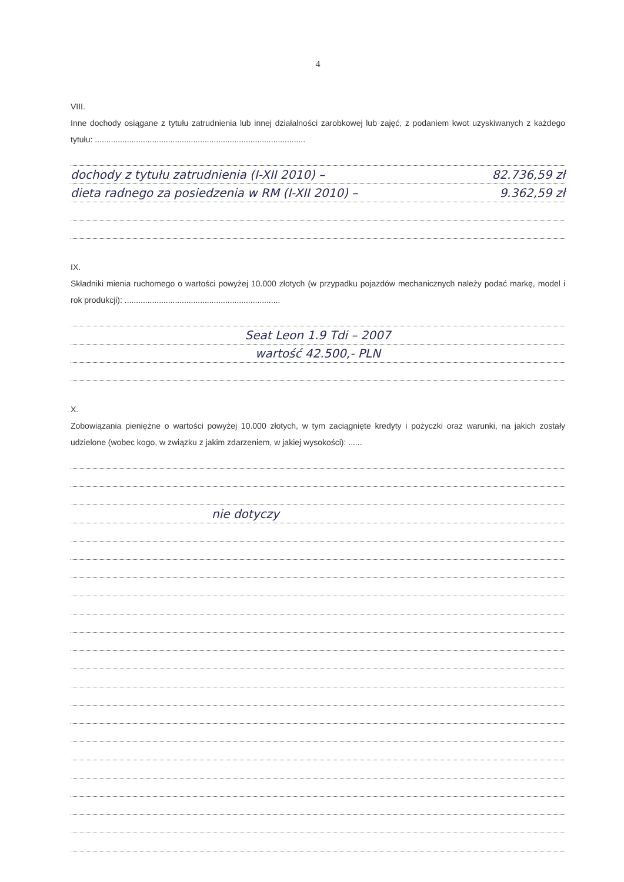4
VIII.
Inne dochody osiągane z tytułu zatrudnienia lub innej działalności zarobkowej lub zajęć, z podaniem kwot uzyskiwanych z każdego tytułu: ............................................................................................
dochody z tytułu zatrudnienia (I-XII 2010) – 82.736,59 zł
dieta radnego za posiedzenia w RM (I-XII 2010) – 9.362,59 zł
IX.
Składniki mienia ruchomego o wartości powyżej 10.000 złotych (w przypadku pojazdów mechanicznych należy podać markę, model i rok produkcji): ....................................................................
Seat Leon 1.9 Tdi – 2007
wartość 42.500,- PLN
X.
Zobowiązania pieniężne o wartości powyżej 10.000 złotych, w tym zaciągnięte kredyty i pożyczki oraz warunki, na jakich zostały udzielone (wobec kogo, w związku z jakim zdarzeniem, w jakiej wysokości): ......
nie dotyczy